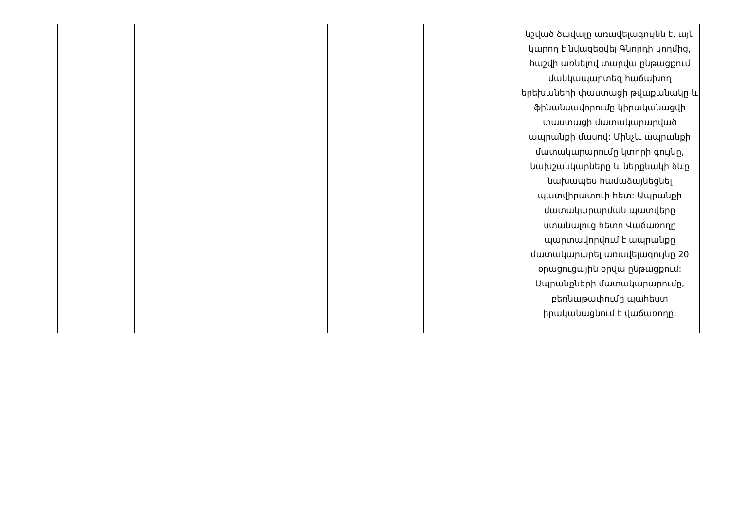| | | | | | նշված ծավալը առավելագույնն է, այն կարող է նվազեցվել Գնորդի կողմից, հաշվի առնելով տարվա ընթացքում մանկապարտեզ հաճախող երեխաների փաստացի թվաքանակը և ֆինանսավորումը կիրականացվի փաստացի մատակարարված ապրանքի մասով: Մինչև ապրանքի մատակարարումը կտորի գույնը, նախշանկարները և ներքնակի ձևը նախապես համաձայնեցնել պատվիրատուի հետ: Ապրանքի մատակարարման պատվերը ստանալուց հետո Վաճառողը պարտավորվում է ապրանքը մատակարարել առավելագույնը 20 օրացուցային օրվա ընթացքում: Ապրանքների մատակարարումը, բեռնաթափումը պահեստ իրականացնում է վաճառողը: |